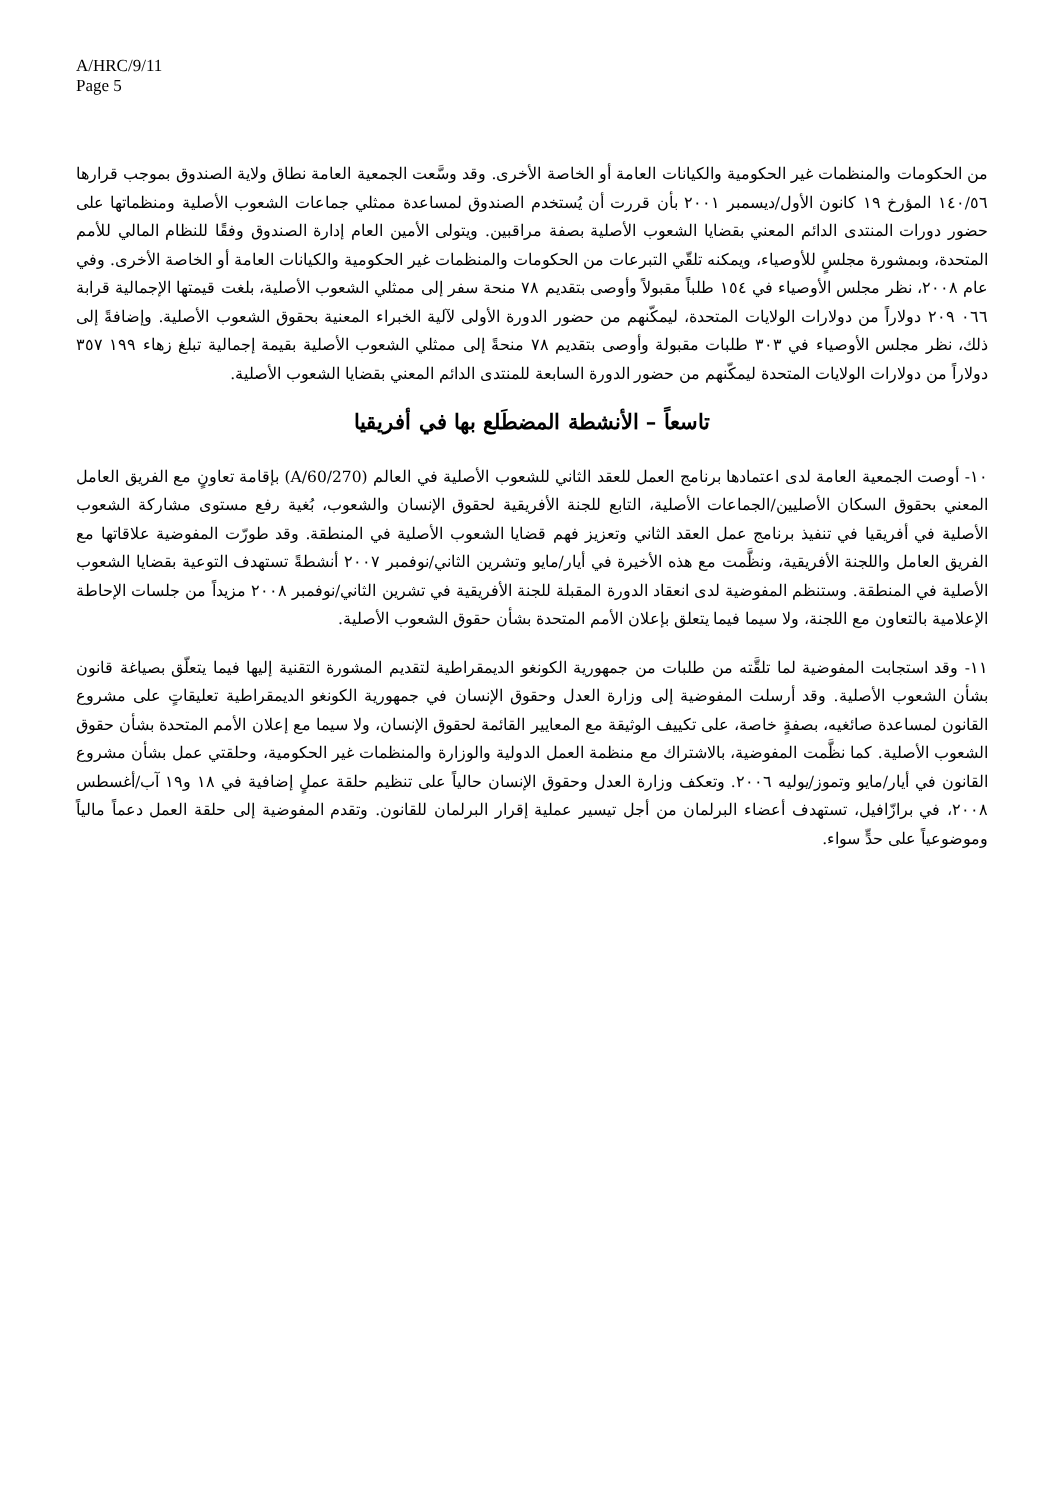A/HRC/9/11
Page 5
من الحكومات والمنظمات غير الحكومية والكيانات العامة أو الخاصة الأخرى. وقد وسَّعت الجمعية العامة نطاق ولاية الصندوق بموجب قرارها ١٤٠/٥٦ المؤرخ ١٩ كانون الأول/ديسمبر ٢٠٠١ بأن قررت أن يُستخدم الصندوق لمساعدة ممثلي جماعات الشعوب الأصلية ومنظماتها على حضور دورات المنتدى الدائم المعني بقضايا الشعوب الأصلية بصفة مراقبين. ويتولى الأمين العام إدارة الصندوق وفقًا للنظام المالي للأمم المتحدة، وبمشورة مجلسٍ للأوصياء، ويمكنه تلقّي التبرعات من الحكومات والمنظمات غير الحكومية والكيانات العامة أو الخاصة الأخرى. وفي عام ٢٠٠٨، نظر مجلس الأوصياء في ١٥٤ طلباً مقبولاً وأوصى بتقديم ٧٨ منحة سفر إلى ممثلي الشعوب الأصلية، بلغت قيمتها الإجمالية قرابة ٠٦٦ ٢٠٩ دولاراً من دولارات الولايات المتحدة، ليمكّنهم من حضور الدورة الأولى لآلية الخبراء المعنية بحقوق الشعوب الأصلية. وإضافةً إلى ذلك، نظر مجلس الأوصياء في ٣٠٣ طلبات مقبولة وأوصى بتقديم ٧٨ منحةً إلى ممثلي الشعوب الأصلية بقيمة إجمالية تبلغ زهاء ١٩٩ ٣٥٧ دولاراً من دولارات الولايات المتحدة ليمكّنهم من حضور الدورة السابعة للمنتدى الدائم المعني بقضايا الشعوب الأصلية.
تاسعاً – الأنشطة المضطَلع بها في أفريقيا
١٠- أوصت الجمعية العامة لدى اعتمادها برنامج العمل للعقد الثاني للشعوب الأصلية في العالم (A/60/270) بإقامة تعاونٍ مع الفريق العامل المعني بحقوق السكان الأصليين/الجماعات الأصلية، التابع للجنة الأفريقية لحقوق الإنسان والشعوب، بُغية رفع مستوى مشاركة الشعوب الأصلية في أفريقيا في تنفيذ برنامج عمل العقد الثاني وتعزيز فهم قضايا الشعوب الأصلية في المنطقة. وقد طورّت المفوضية علاقاتها مع الفريق العامل واللجنة الأفريقية، ونظَّمت مع هذه الأخيرة في أيار/مايو وتشرين الثاني/نوفمبر ٢٠٠٧ أنشطةً تستهدف التوعية بقضايا الشعوب الأصلية في المنطقة. وستنظم المفوضية لدى انعقاد الدورة المقبلة للجنة الأفريقية في تشرين الثاني/نوفمبر ٢٠٠٨ مزيداً من جلسات الإحاطة الإعلامية بالتعاون مع اللجنة، ولا سيما فيما يتعلق بإعلان الأمم المتحدة بشأن حقوق الشعوب الأصلية.
١١- وقد استجابت المفوضية لما تلقَّته من طلبات من جمهورية الكونغو الديمقراطية لتقديم المشورة التقنية إليها فيما يتعلّق بصياغة قانون بشأن الشعوب الأصلية. وقد أرسلت المفوضية إلى وزارة العدل وحقوق الإنسان في جمهورية الكونغو الديمقراطية تعليقاتٍ على مشروع القانون لمساعدة صائغيه، بصفةٍ خاصة، على تكييف الوثيقة مع المعايير القائمة لحقوق الإنسان، ولا سيما مع إعلان الأمم المتحدة بشأن حقوق الشعوب الأصلية. كما نظَّمت المفوضية، بالاشتراك مع منظمة العمل الدولية والوزارة والمنظمات غير الحكومية، وحلقتي عمل بشأن مشروع القانون في أيار/مايو وتموز/يوليه ٢٠٠٦. وتعكف وزارة العدل وحقوق الإنسان حالياً على تنظيم حلقة عملٍ إضافية في ١٨ و١٩ آب/أغسطس ٢٠٠٨، في برازّافيل، تستهدف أعضاء البرلمان من أجل تيسير عملية إقرار البرلمان للقانون. وتقدم المفوضية إلى حلقة العمل دعماً مالياً وموضوعياً على حدٍّ سواء.